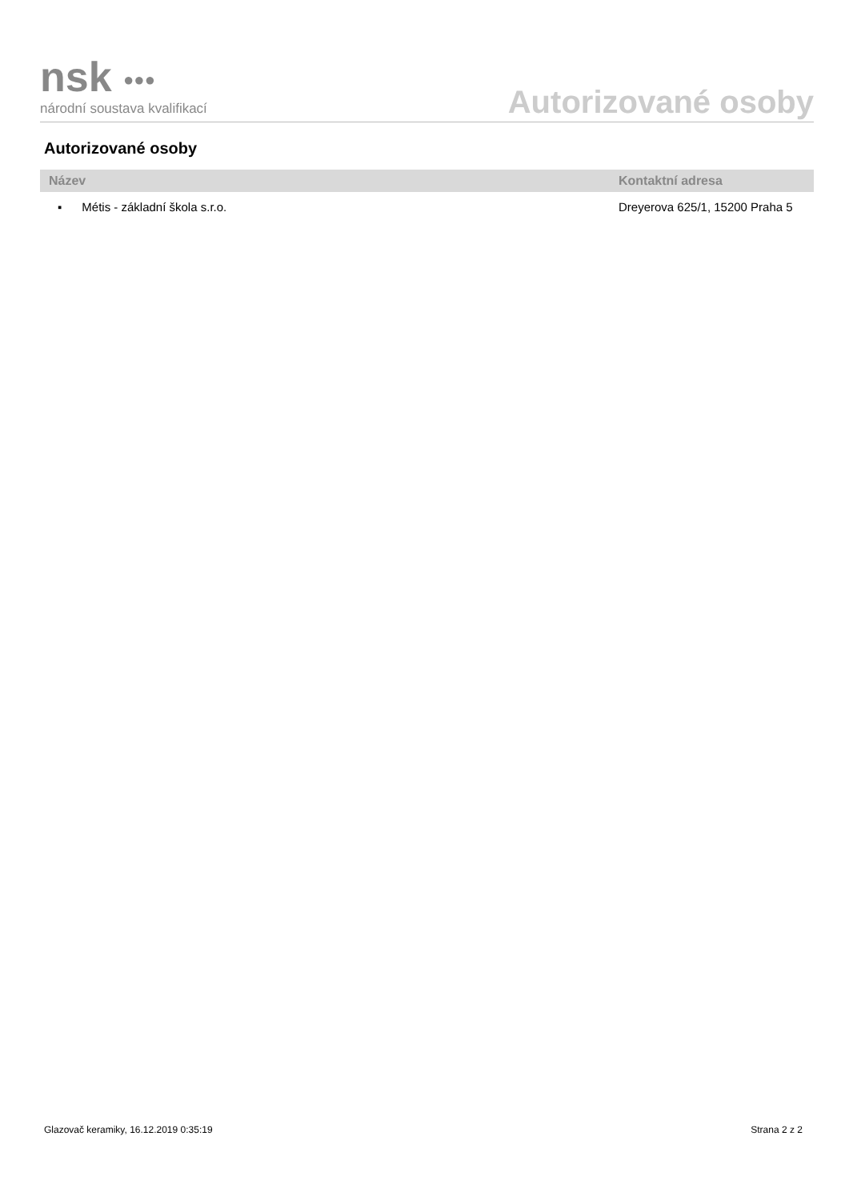nsk ●●●
národní soustava kvalifikací
Autorizované osoby
Autorizované osoby
| Název | Kontaktní adresa |
| --- | --- |
| ▪ Métis - základní škola s.r.o. | Dreyerova 625/1, 15200 Praha 5 |
Glazovač keramiky, 16.12.2019 0:35:19 Strana 2 z 2